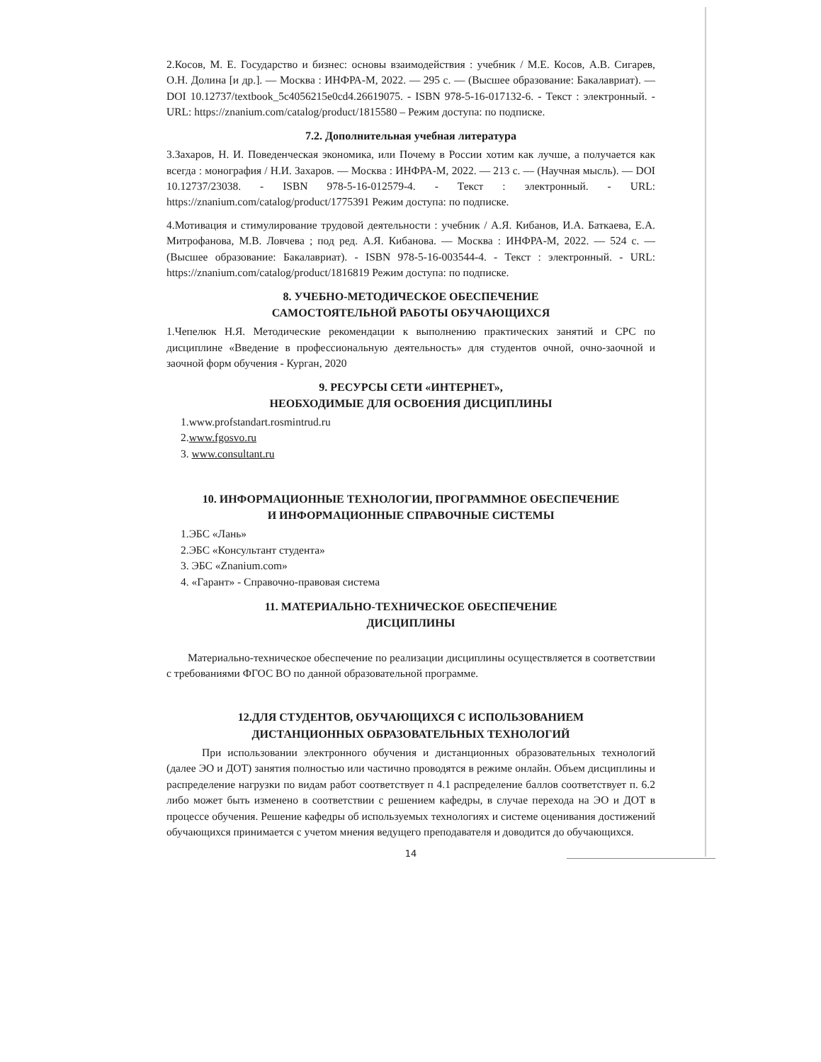2.Косов, М. Е. Государство и бизнес: основы взаимодействия : учебник / М.Е. Косов, А.В. Сигарев, О.Н. Долина [и др.]. — Москва : ИНФРА-М, 2022. — 295 с. — (Высшее образование: Бакалавриат). — DOI 10.12737/textbook_5c4056215e0cd4.26619075. - ISBN 978-5-16-017132-6. - Текст : электронный. - URL: https://znanium.com/catalog/product/1815580 – Режим доступа: по подписке.
7.2. Дополнительная учебная литература
3.Захаров, Н. И. Поведенческая экономика, или Почему в России хотим как лучше, а получается как всегда : монография / Н.И. Захаров. — Москва : ИНФРА-М, 2022. — 213 с. — (Научная мысль). — DOI 10.12737/23038. - ISBN 978-5-16-012579-4. - Текст : электронный. - URL: https://znanium.com/catalog/product/1775391 Режим доступа: по подписке.
4.Мотивация и стимулирование трудовой деятельности : учебник / А.Я. Кибанов, И.А. Баткаева, Е.А. Митрофанова, М.В. Ловчева ; под ред. А.Я. Кибанова. — Москва : ИНФРА-М, 2022. — 524 с. — (Высшее образование: Бакалавриат). - ISBN 978-5-16-003544-4. - Текст : электронный. - URL: https://znanium.com/catalog/product/1816819 Режим доступа: по подписке.
8. УЧЕБНО-МЕТОДИЧЕСКОЕ ОБЕСПЕЧЕНИЕ
САМОСТОЯТЕЛЬНОЙ РАБОТЫ ОБУЧАЮЩИХСЯ
1.Чепелюк Н.Я. Методические рекомендации к выполнению практических занятий и СРС по дисциплине «Введение в профессиональную деятельность» для студентов очной, очно-заочной и заочной форм обучения - Курган, 2020
9. РЕСУРСЫ СЕТИ «ИНТЕРНЕТ»,
НЕОБХОДИМЫЕ ДЛЯ ОСВОЕНИЯ ДИСЦИПЛИНЫ
1.www.profstandart.rosmintrud.ru
2.www.fgosvo.ru
3. www.consultant.ru
10. ИНФОРМАЦИОННЫЕ ТЕХНОЛОГИИ, ПРОГРАММНОЕ ОБЕСПЕЧЕНИЕ
И ИНФОРМАЦИОННЫЕ СПРАВОЧНЫЕ СИСТЕМЫ
1.ЭБС «Лань»
2.ЭБС «Консультант студента»
3. ЭБС «Znanium.com»
4. «Гарант» - Справочно-правовая система
11. МАТЕРИАЛЬНО-ТЕХНИЧЕСКОЕ ОБЕСПЕЧЕНИЕ
ДИСЦИПЛИНЫ
Материально-техническое обеспечение по реализации дисциплины осуществляется в соответствии с требованиями ФГОС ВО по данной образовательной программе.
12.ДЛЯ СТУДЕНТОВ, ОБУЧАЮЩИХСЯ С ИСПОЛЬЗОВАНИЕМ
ДИСТАНЦИОННЫХ ОБРАЗОВАТЕЛЬНЫХ ТЕХНОЛОГИЙ
При использовании электронного обучения и дистанционных образовательных технологий (далее ЭО и ДОТ) занятия полностью или частично проводятся в режиме онлайн. Объем дисциплины и распределение нагрузки по видам работ соответствует п 4.1 распределение баллов соответствует п. 6.2 либо может быть изменено в соответствии с решением кафедры, в случае перехода на ЭО и ДОТ в процессе обучения. Решение кафедры об используемых технологиях и системе оценивания достижений обучающихся принимается с учетом мнения ведущего преподавателя и доводится до обучающихся.
14